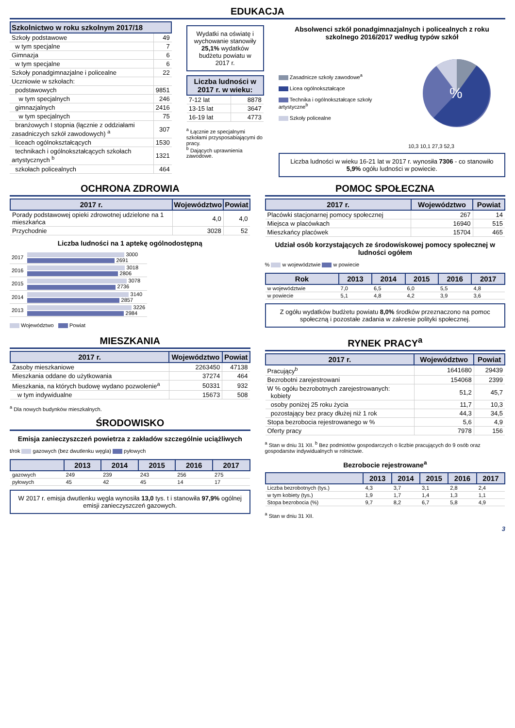EDUKACJA
Szkolnictwo w roku szkolnym 2017/18
| Szkoły podstawowe | 49 |
| w tym specjalne | 7 |
| Gimnazja | 6 |
| w tym specjalne | 6 |
| Szkoły ponadgimnazjalne i policealne | 22 |
| Uczniowie w szkołach: | |
| podstawowych | 9851 |
| w tym specjalnych | 246 |
| gimnazjalnych | 2416 |
| w tym specjalnych | 75 |
| branżowych I stopnia (łącznie z oddziałami zasadniczych szkół zawodowych) <sup>a</sup> | 307 |
| liceach ogólnokształcących | 1530 |
| technikach i ogólnokształcących szkołach artystycznych <sup>b</sup> | 1321 |
| szkołach policealnych | 464 |
Wydatki na oświatę i wychowanie stanowiły 25,1% wydatków budżetu powiatu w 2017 r.
| Liczba ludności w 2017 r. w wieku: | |
| --- | --- |
| 7-12 lat | 8878 |
| 13-15 lat | 3647 |
| 16-19 lat | 4773 |
<sup>a</sup> Łącznie ze specjalnymi szkołami przysposabiającymi do pracy.
<sup>b</sup> Dających uprawnienia zawodowe.
Absolwenci szkół ponadgimnazjalnych i policealnych z roku szkolnego 2016/2017 według typów szkół
Zasadnicze szkoły zawodowe<sup>a</sup>
Licea ogólnokształcące
Technika i ogólnokształcące szkoły artystyczne<sup>b</sup>
Szkoły policealne
%
10,3 10,1 27,3 52,3
Liczba ludności w wieku 16-21 lat w 2017 r. wynosiła 7306 - co stanowiło 5,9% ogółu ludności w powiecie.
OCHRONA ZDROWIA
| 2017 r. | Województwo | Powiat |
| --- | --- | --- |
| Porady podstawowej opieki zdrowotnej udzielone na 1 mieszkańca | 4,0 | 4,0 |
| Przychodnie | 3028 | 52 |
Liczba ludności na 1 aptekę ogólnodostępną
| 2017 | 3000 2691 |
| 2016 | 3018 2806 |
| 2015 | 3078 2736 |
| 2014 | 3140 2857 |
| 2013 | 3226 2984 |
Województwo Powiat
POMOC SPOŁECZNA
| 2017 r. | Województwo | Powiat |
| --- | --- | --- |
| Placówki stacjonarnej pomocy społecznej | 267 | 14 |
| Miejsca w placówkach | 16940 | 515 |
| Mieszkańcy placówek | 15704 | 465 |
Udział osób korzystających ze środowiskowej pomocy społecznej w ludności ogółem
% w województwie w powiecie
| Rok | 2013 | 2014 | 2015 | 2016 | 2017 |
| --- | --- | --- | --- | --- | --- |
| w województwie | 7,0 | 6,5 | 6,0 | 5,5 | 4,8 |
| w powiecie | 5,1 | 4,8 | 4,2 | 3,9 | 3,6 |
Z ogółu wydatków budżetu powiatu 8,0% środków przeznaczono na pomoc społeczną i pozostałe zadania w zakresie polityki społecznej.
MIESZKANIA
| 2017 r. | Województwo | Powiat |
| --- | --- | --- |
| Zasoby mieszkaniowe | 2263450 | 47138 |
| Mieszkania oddane do użytkowania | 37274 | 464 |
| Mieszkania, na których budowę wydano pozwolenie<sup>a</sup> | 50331 | 932 |
| w tym indywidualne | 15673 | 508 |
<sup>a</sup> Dla nowych budynków mieszkalnych.
ŚRODOWISKO
Emisja zanieczyszczeń powietrza z zakładów szczególnie uciążliwych
t/rok gazowych (bez dwutlenku węgla) pyłowych
| | 2013 | 2014 | 2015 | 2016 | 2017 |
| --- | --- | --- | --- | --- | --- |
| gazowych | 249 | 239 | 243 | 256 | 275 |
| pyłowych | 45 | 42 | 45 | 14 | 17 |
W 2017 r. emisja dwutlenku węgla wynosiła 13,0 tys. t i stanowiła 97,9% ogólnej emisji zanieczyszczeń gazowych.
RYNEK PRACY<sup>a</sup>
| 2017 r. | Województwo | Powiat |
| --- | --- | --- |
| Pracujący<sup>b</sup> | 1641680 | 29439 |
| Bezrobotni zarejestrowani | 154068 | 2399 |
| W % ogółu bezrobotnych zarejestrowanych: kobiety | 51,2 | 45,7 |
| osoby poniżej 25 roku życia | 11,7 | 10,3 |
| pozostający bez pracy dłużej niż 1 rok | 44,3 | 34,5 |
| Stopa bezrobocia rejestrowanego w % | 5,6 | 4,9 |
| Oferty pracy | 7978 | 156 |
<sup>a</sup> Stan w dniu 31 XII. <sup>b</sup> Bez podmiotów gospodarczych o liczbie pracujących do 9 osób oraz gospodarstw indywidualnych w rolnictwie.
Bezrobocie rejestrowane<sup>a</sup>
| | 2013 | 2014 | 2015 | 2016 | 2017 |
| --- | --- | --- | --- | --- | --- |
| Liczba bezrobotnych (tys.) | 4,3 | 3,7 | 3,1 | 2,8 | 2,4 |
| w tym kobiety (tys.) | 1,9 | 1,7 | 1,4 | 1,3 | 1,1 |
| Stopa bezrobocia (%) | 9,7 | 8,2 | 6,7 | 5,8 | 4,9 |
<sup>a</sup> Stan w dniu 31 XII.
3